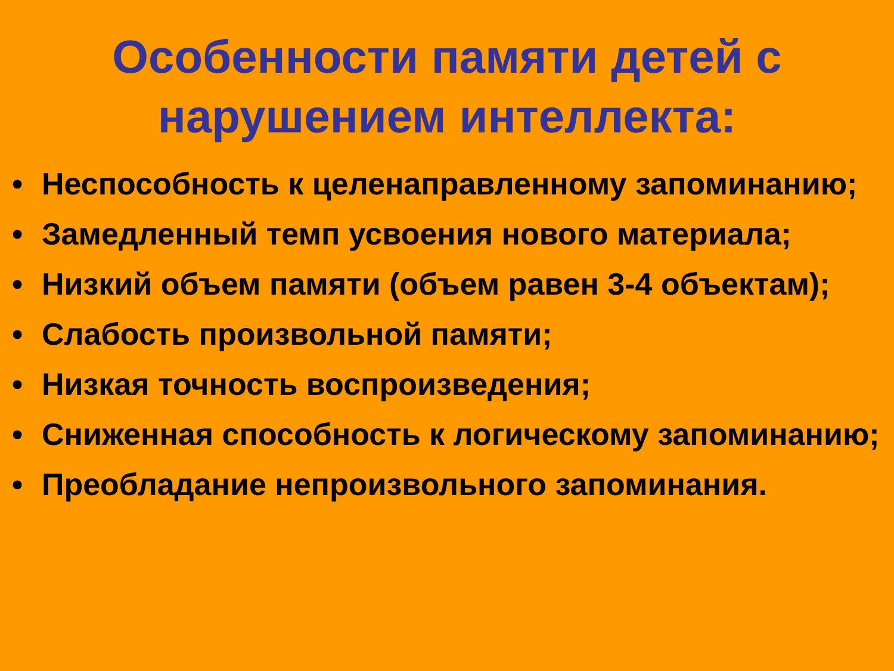Особенности памяти детей с
нарушением интеллекта:
• Неспособность к целенаправленному запоминанию;
• Замедленный темп усвоения нового материала;
• Низкий объем памяти (объем равен 3-4 объектам);
• Слабость произвольной памяти;
• Низкая точность воспроизведения;
• Сниженная способность к логическому запоминанию;
• Преобладание непроизвольного запоминания.